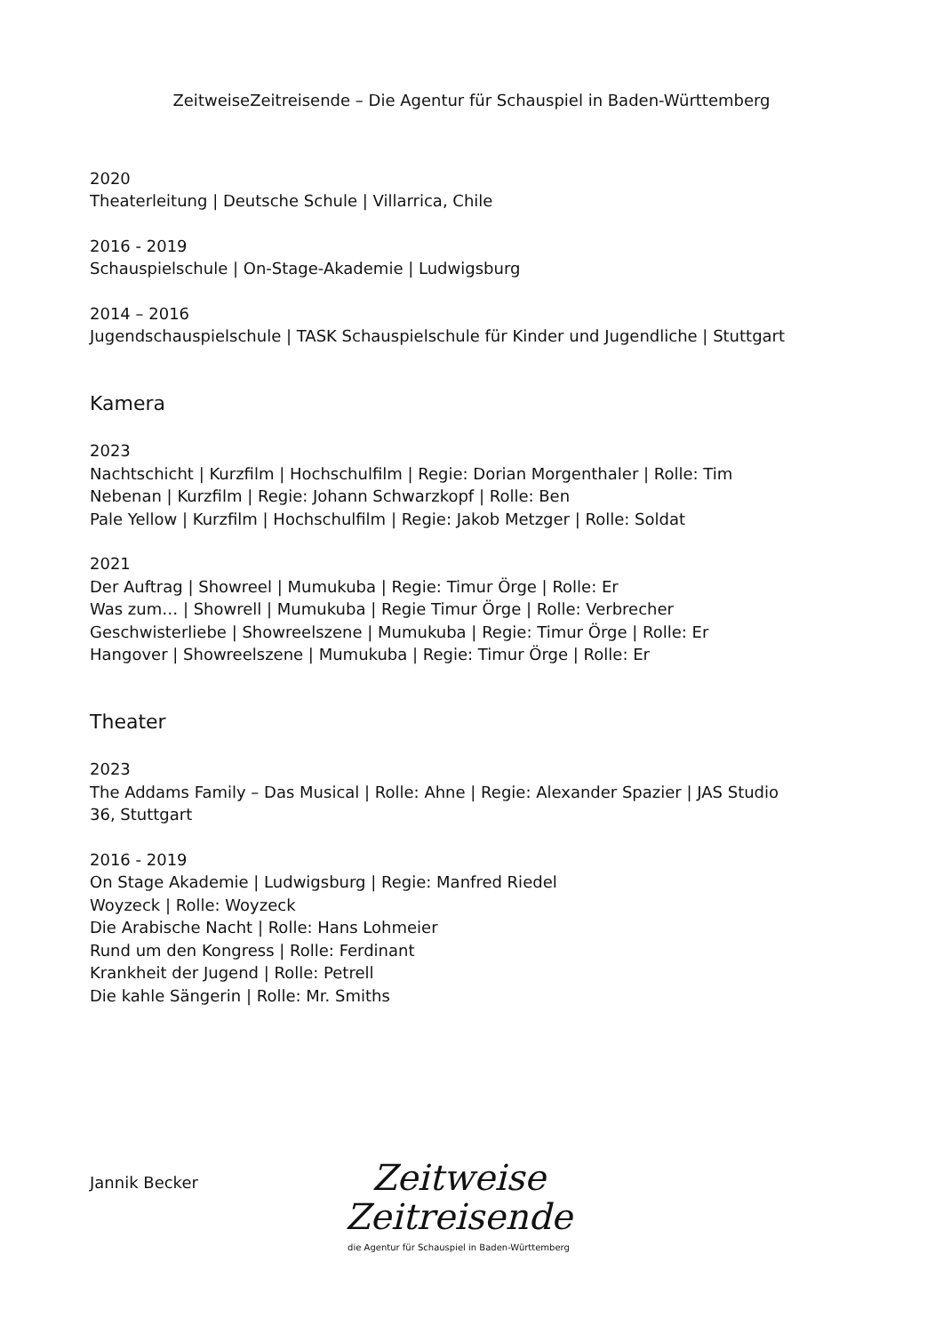ZeitweiseZeitreisende – Die Agentur für Schauspiel in Baden-Württemberg
2020
Theaterleitung | Deutsche Schule | Villarrica, Chile
2016 - 2019
Schauspielschule | On-Stage-Akademie | Ludwigsburg
2014 – 2016
Jugendschauspielschule | TASK Schauspielschule für Kinder und Jugendliche | Stuttgart
Kamera
2023
Nachtschicht | Kurzfilm | Hochschulfilm | Regie: Dorian Morgenthaler | Rolle: Tim
Nebenan | Kurzfilm | Regie: Johann Schwarzkopf | Rolle: Ben
Pale Yellow | Kurzfilm | Hochschulfilm | Regie: Jakob Metzger | Rolle: Soldat
2021
Der Auftrag | Showreel | Mumukuba | Regie: Timur Örge | Rolle: Er
Was zum… | Showrell | Mumukuba | Regie Timur Örge | Rolle: Verbrecher
Geschwisterliebe | Showreelszene | Mumukuba | Regie: Timur Örge | Rolle: Er
Hangover | Showreelszene | Mumukuba | Regie: Timur Örge | Rolle: Er
Theater
2023
The Addams Family – Das Musical | Rolle: Ahne | Regie: Alexander Spazier | JAS Studio
36, Stuttgart
2016 - 2019
On Stage Akademie | Ludwigsburg | Regie: Manfred Riedel
Woyzeck | Rolle: Woyzeck
Die Arabische Nacht | Rolle: Hans Lohmeier
Rund um den Kongress | Rolle: Ferdinant
Krankheit der Jugend | Rolle: Petrell
Die kahle Sängerin | Rolle: Mr. Smiths
Jannik Becker
Zeitweise
Zeitreisende
die Agentur für Schauspiel in Baden-Württemberg